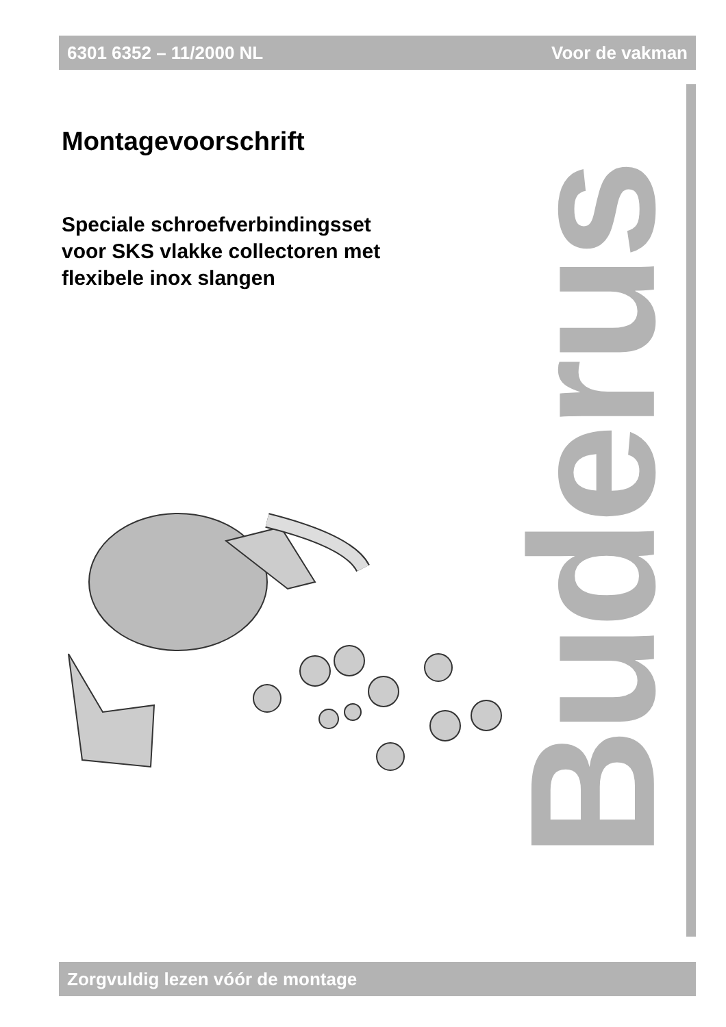6301 6352 – 11/2000 NL Voor de vakman
Montagevoorschrift
Speciale schroefverbindingsset
voor SKS vlakke collectoren met
flexibele inox slangen
Buderus
Zorgvuldig lezen vóór de montage